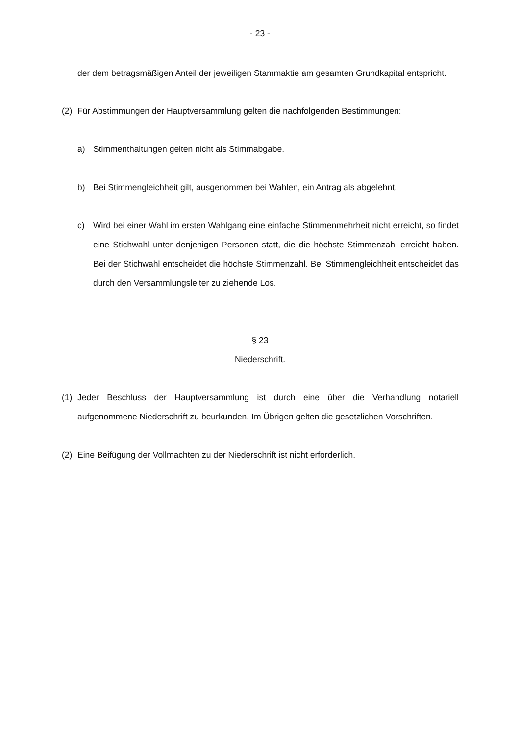- 23 -
der dem betragsmäßigen Anteil der jeweiligen Stammaktie am gesamten Grundkapital entspricht.
(2) Für Abstimmungen der Hauptversammlung gelten die nachfolgenden Bestimmungen:
a) Stimmenthaltungen gelten nicht als Stimmabgabe.
b) Bei Stimmengleichheit gilt, ausgenommen bei Wahlen, ein Antrag als abgelehnt.
c) Wird bei einer Wahl im ersten Wahlgang eine einfache Stimmenmehrheit nicht erreicht, so findet eine Stichwahl unter denjenigen Personen statt, die die höchste Stimmenzahl erreicht haben. Bei der Stichwahl entscheidet die höchste Stimmenzahl. Bei Stimmengleichheit entscheidet das durch den Versammlungsleiter zu ziehende Los.
§ 23
Niederschrift.
(1) Jeder Beschluss der Hauptversammlung ist durch eine über die Verhandlung notariell aufgenommene Niederschrift zu beurkunden. Im Übrigen gelten die gesetzlichen Vorschriften.
(2) Eine Beifügung der Vollmachten zu der Niederschrift ist nicht erforderlich.